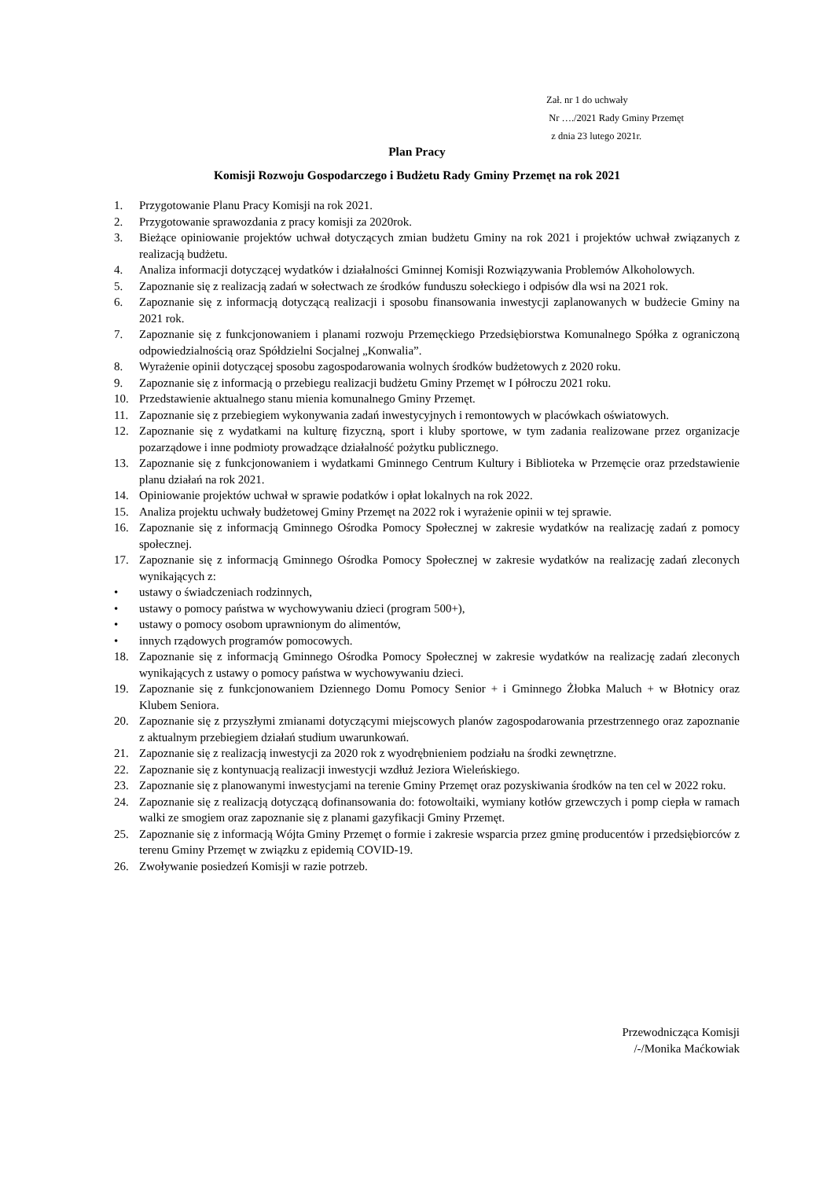Zał. nr 1 do uchwały
Nr …./2021 Rady Gminy Przemęt
z dnia 23 lutego 2021r.
Plan Pracy
Komisji Rozwoju Gospodarczego i Budżetu Rady Gminy Przemęt na rok 2021
1. Przygotowanie Planu Pracy Komisji na rok 2021.
2. Przygotowanie sprawozdania z pracy komisji za 2020rok.
3. Bieżące opiniowanie projektów uchwał dotyczących zmian budżetu Gminy na rok 2021 i projektów uchwał związanych z realizacją budżetu.
4. Analiza informacji dotyczącej wydatków i działalności Gminnej Komisji Rozwiązywania Problemów Alkoholowych.
5. Zapoznanie się z realizacją zadań w sołectwach ze środków funduszu sołeckiego i odpisów dla wsi na 2021 rok.
6. Zapoznanie się z informacją dotyczącą realizacji i sposobu finansowania inwestycji zaplanowanych w budżecie Gminy na 2021 rok.
7. Zapoznanie się z funkcjonowaniem i planami rozwoju Przemęckiego Przedsiębiorstwa Komunalnego Spółka z ograniczoną odpowiedzialnością oraz Spółdzielni Socjalnej „Konwalia”.
8. Wyrażenie opinii dotyczącej sposobu zagospodarowania wolnych środków budżetowych z 2020 roku.
9. Zapoznanie się z informacją o przebiegu realizacji budżetu Gminy Przemęt w I półroczu 2021 roku.
10. Przedstawienie aktualnego stanu mienia komunalnego Gminy Przemęt.
11. Zapoznanie się z przebiegiem wykonywania zadań inwestycyjnych i remontowych w placówkach oświatowych.
12. Zapoznanie się z wydatkami na kulturę fizyczną, sport i kluby sportowe, w tym zadania realizowane przez organizacje pozarządowe i inne podmioty prowadzące działalność pożytku publicznego.
13. Zapoznanie się z funkcjonowaniem i wydatkami Gminnego Centrum Kultury i Biblioteka w Przemęcie oraz przedstawienie planu działań na rok 2021.
14. Opiniowanie projektów uchwał w sprawie podatków i opłat lokalnych na rok 2022.
15. Analiza projektu uchwały budżetowej Gminy Przemęt na 2022 rok i wyrażenie opinii w tej sprawie.
16. Zapoznanie się z informacją Gminnego Ośrodka Pomocy Społecznej w zakresie wydatków na realizację zadań z pomocy społecznej.
17. Zapoznanie się z informacją Gminnego Ośrodka Pomocy Społecznej w zakresie wydatków na realizację zadań zleconych wynikających z:
• ustawy o świadczeniach rodzinnych,
• ustawy o pomocy państwa w wychowywaniu dzieci (program 500+),
• ustawy o pomocy osobom uprawnionym do alimentów,
• innych rządowych programów pomocowych.
18. Zapoznanie się z informacją Gminnego Ośrodka Pomocy Społecznej w zakresie wydatków na realizację zadań zleconych wynikających z ustawy o pomocy państwa w wychowywaniu dzieci.
19. Zapoznanie się z funkcjonowaniem Dziennego Domu Pomocy Senior + i Gminnego Żłobka Maluch + w Błotnicy oraz Klubem Seniora.
20. Zapoznanie się z przyszłymi zmianami dotyczącymi miejscowych planów zagospodarowania przestrzennego oraz zapoznanie z aktualnym przebiegiem działań studium uwarunkowań.
21. Zapoznanie się z realizacją inwestycji za 2020 rok z wyodrębnieniem podziału na środki zewnętrzne.
22. Zapoznanie się z kontynuacją realizacji inwestycji wzdłuż Jeziora Wieleńskiego.
23. Zapoznanie się z planowanymi inwestycjami na terenie Gminy Przemęt oraz pozyskiwania środków na ten cel w 2022 roku.
24. Zapoznanie się z realizacją dotyczącą dofinansowania do: fotowoltaiki, wymiany kotłów grzewczych i pomp ciepła w ramach walki ze smogiem oraz zapoznanie się z planami gazyfikacji Gminy Przemęt.
25. Zapoznanie się z informacją Wójta Gminy Przemęt o formie i zakresie wsparcia przez gminę producentów i przedsiębiorców z terenu Gminy Przemęt w związku z epidemią COVID-19.
26. Zwoływanie posiedzeń Komisji w razie potrzeb.
Przewodnicząca Komisji
/-/Monika Maćkowiak